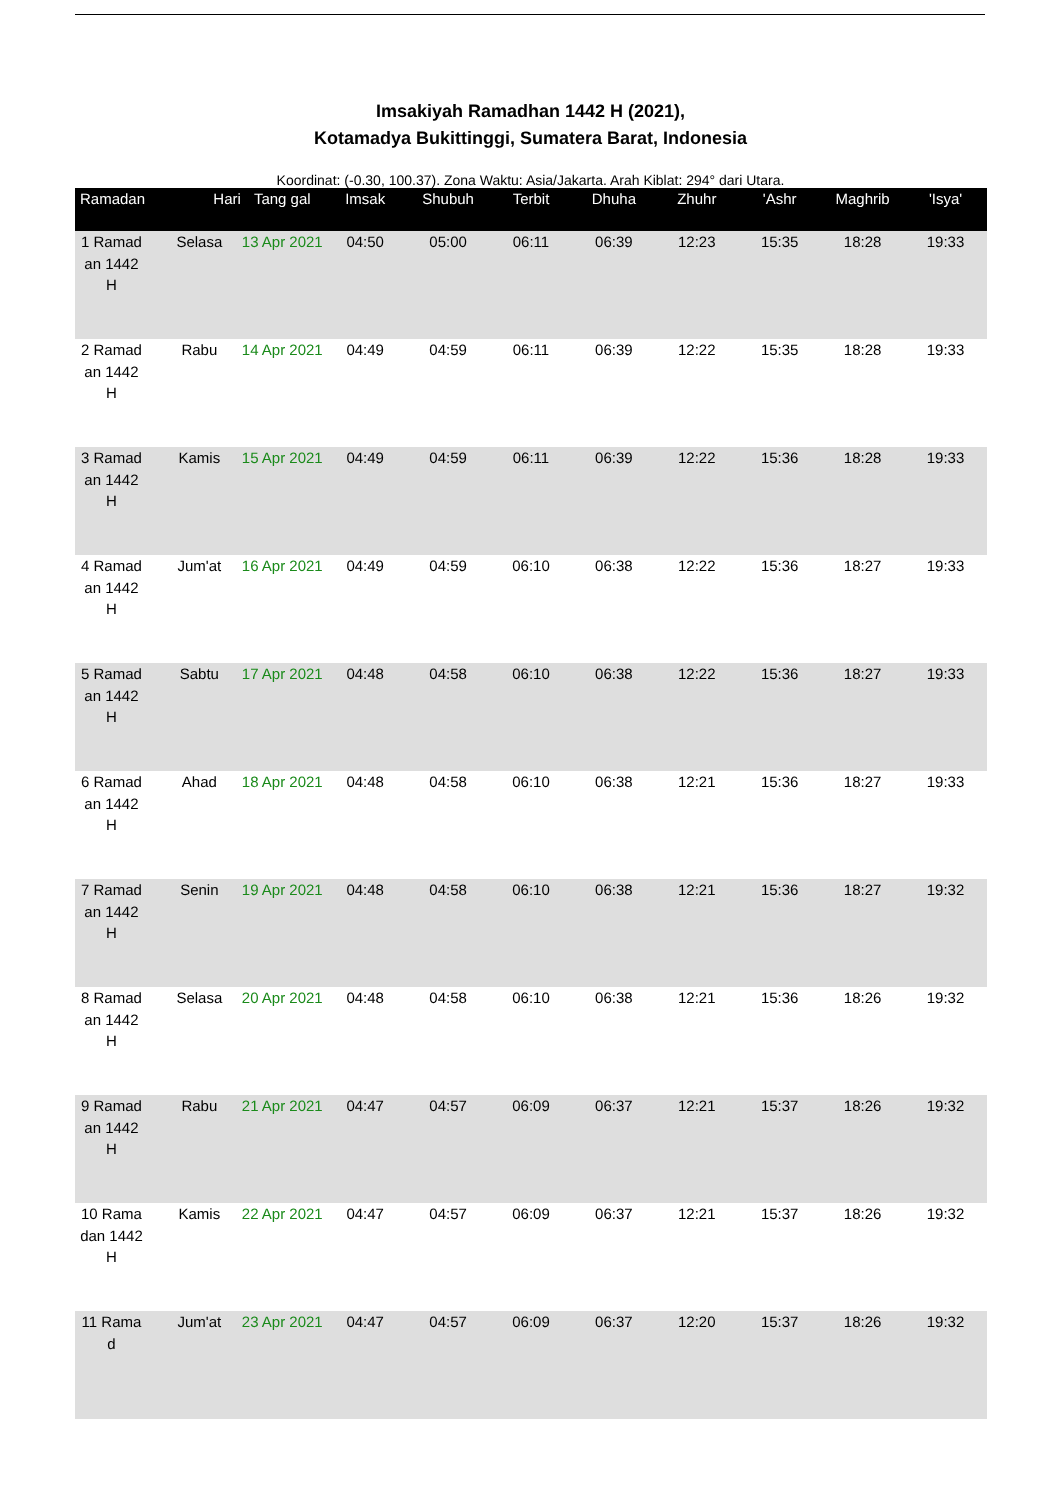Imsakiyah Ramadhan 1442 H (2021),
Kotamadya Bukittinggi, Sumatera Barat, Indonesia
Koordinat: (-0.30, 100.37). Zona Waktu: Asia/Jakarta. Arah Kiblat: 294° dari Utara.
| Ramadan | Hari | Tang gal | Imsak | Shubuh | Terbit | Dhuha | Zhuhr | 'Ashr | Maghrib | 'Isya' |
| --- | --- | --- | --- | --- | --- | --- | --- | --- | --- | --- |
| 1 Ramadan 1442 H | Selasa | 13 Apr 2021 | 04:50 | 05:00 | 06:11 | 06:39 | 12:23 | 15:35 | 18:28 | 19:33 |
| 2 Ramadan 1442 H | Rabu | 14 Apr 2021 | 04:49 | 04:59 | 06:11 | 06:39 | 12:22 | 15:35 | 18:28 | 19:33 |
| 3 Ramadan 1442 H | Kamis | 15 Apr 2021 | 04:49 | 04:59 | 06:11 | 06:39 | 12:22 | 15:36 | 18:28 | 19:33 |
| 4 Ramadan 1442 H | Jum'at | 16 Apr 2021 | 04:49 | 04:59 | 06:10 | 06:38 | 12:22 | 15:36 | 18:27 | 19:33 |
| 5 Ramadan 1442 H | Sabtu | 17 Apr 2021 | 04:48 | 04:58 | 06:10 | 06:38 | 12:22 | 15:36 | 18:27 | 19:33 |
| 6 Ramadan 1442 H | Ahad | 18 Apr 2021 | 04:48 | 04:58 | 06:10 | 06:38 | 12:21 | 15:36 | 18:27 | 19:33 |
| 7 Ramadan 1442 H | Senin | 19 Apr 2021 | 04:48 | 04:58 | 06:10 | 06:38 | 12:21 | 15:36 | 18:27 | 19:32 |
| 8 Ramadan 1442 H | Selasa | 20 Apr 2021 | 04:48 | 04:58 | 06:10 | 06:38 | 12:21 | 15:36 | 18:26 | 19:32 |
| 9 Ramadan 1442 H | Rabu | 21 Apr 2021 | 04:47 | 04:57 | 06:09 | 06:37 | 12:21 | 15:37 | 18:26 | 19:32 |
| 10 Ramadan 1442 H | Kamis | 22 Apr 2021 | 04:47 | 04:57 | 06:09 | 06:37 | 12:21 | 15:37 | 18:26 | 19:32 |
| 11 Ramad | Jum'at | 23 Apr 2021 | 04:47 | 04:57 | 06:09 | 06:37 | 12:20 | 15:37 | 18:26 | 19:32 |